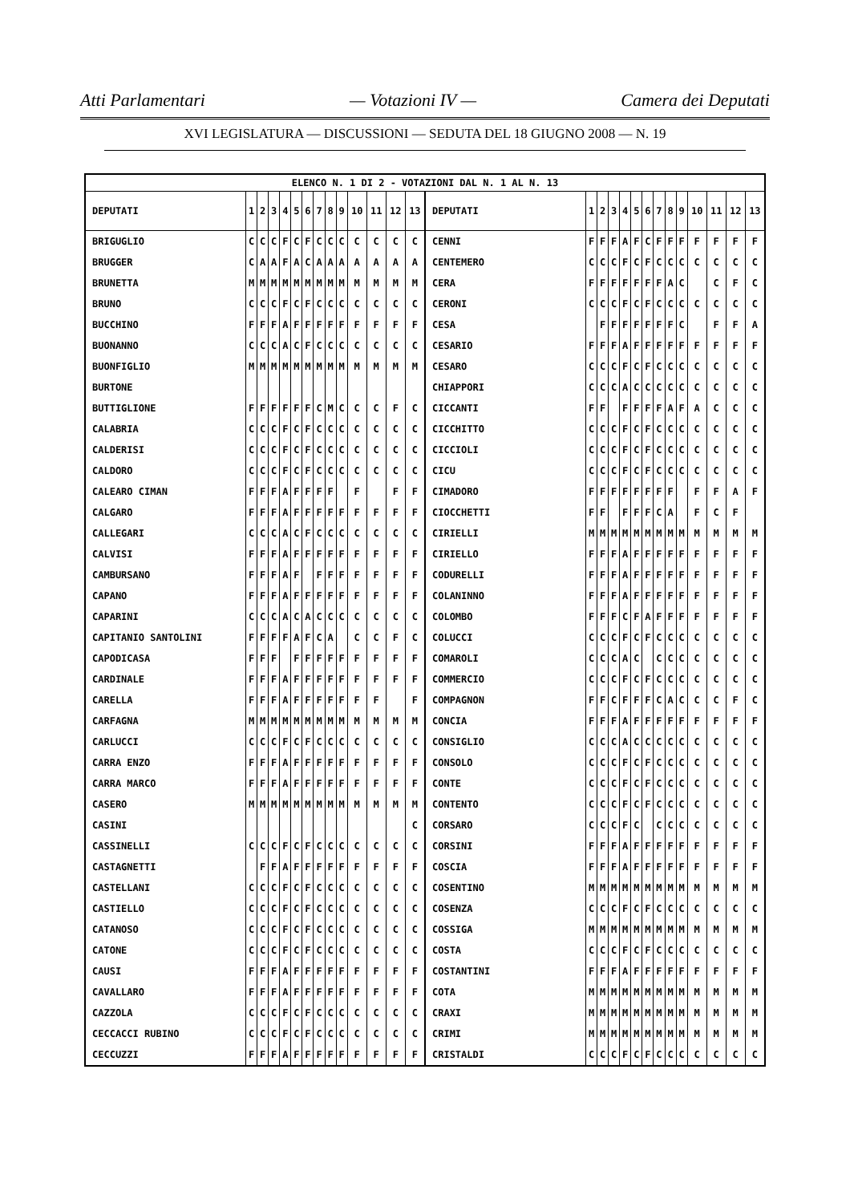Atti Parlamentari — Votazioni IV — Camera dei Deputati
XVI LEGISLATURA — DISCUSSIONI — SEDUTA DEL 18 GIUGNO 2008 — N. 19
| ELENCO N. 1 DI 2 - VOTAZIONI DAL N. 1 AL N. 13 | | | | | | | | | | | | | | | | | | | | | | | | | | | |
| DEPUTATI | 1 | 2 | 3 | 4 | 5 | 6 | 7 | 8 | 9 | 10 | 11 | 12 | 13 | DEPUTATI | 1 | 2 | 3 | 4 | 5 | 6 | 7 | 8 | 9 | 10 | 11 | 12 | 13 |
| BRIGUGLIO | C | C | C | F | C | F | C | C | C | C | C | C | C | CENNI | F | F | F | A | F | C | F | F | F | F | F | F | F |
| BRUGGER | C | A | A | F | A | C | A | A | A | A | A | A | A | CENTEMERO | C | C | C | F | C | F | C | C | C | C | C | C | C |
| BRUNETTA | M | M | M | M | M | M | M | M | M | M | M | M | M | CERA | F | F | F | F | F | F | F | A | C | | C | F | C |
| BRUNO | C | C | C | F | C | F | C | C | C | C | C | C | C | CERONI | C | C | C | F | C | F | C | C | C | C | C | C | C |
| BUCCHINO | F | F | F | A | F | F | F | F | F | F | F | F | F | CESA | | F | F | F | F | F | F | F | C | | F | F | A |
| BUONANNO | C | C | C | A | C | F | C | C | C | C | C | C | C | CESARIO | F | F | F | A | F | F | F | F | F | F | F | F | F |
| BUONFIGLIO | M | M | M | M | M | M | M | M | M | M | M | M | M | CESARO | C | C | C | F | C | F | C | C | C | C | C | C | C |
| BURTONE | | | | | | | | | | | | | | CHIAPPORI | C | C | C | A | C | C | C | C | C | C | C | C | C |
| BUTTIGLIONE | F | F | F | F | F | F | C | M | C | C | C | F | C | CICCANTI | F | F | | F | F | F | F | A | F | A | C | C | C |
| CALABRIA | C | C | C | F | C | F | C | C | C | C | C | C | C | CICCHITTO | C | C | C | F | C | F | C | C | C | C | C | C | C |
| CALDERISI | C | C | C | F | C | F | C | C | C | C | C | C | C | CICCIOLI | C | C | C | F | C | F | C | C | C | C | C | C | C |
| CALDORO | C | C | C | F | C | F | C | C | C | C | C | C | C | CICU | C | C | C | F | C | F | C | C | C | C | C | C | C |
| CALEARO CIMAN | F | F | F | A | F | F | F | F | | F | | F | F | CIMADORO | F | F | F | F | F | F | F | F | | F | F | A | F |
| CALGARO | F | F | F | A | F | F | F | F | F | F | F | F | F | CIOCCHETTI | F | F | | F | F | F | C | A | | F | C | F | |
| CALLEGARI | C | C | C | A | C | F | C | C | C | C | C | C | C | CIRIELLI | M | M | M | M | M | M | M | M | M | M | M | M | M |
| CALVISI | F | F | F | A | F | F | F | F | F | F | F | F | F | CIRIELLO | F | F | F | A | F | F | F | F | F | F | F | F | F |
| CAMBURSANO | F | F | F | A | F | | F | F | F | F | F | F | F | CODURELLI | F | F | F | A | F | F | F | F | F | F | F | F | F |
| CAPANO | F | F | F | A | F | F | F | F | F | F | F | F | F | COLANINNO | F | F | F | A | F | F | F | F | F | F | F | F | F |
| CAPARINI | C | C | C | A | C | A | C | C | C | C | C | C | C | COLOMBO | F | F | F | C | F | A | F | F | F | F | F | F | F |
| CAPITANIO SANTOLINI | F | F | F | F | A | F | C | A | | C | C | F | C | COLUCCI | C | C | C | F | C | F | C | C | C | C | C | C | C |
| CAPODICASA | F | F | F | | F | F | F | F | F | F | F | F | F | COMAROLI | C | C | C | A | C | | C | C | C | C | C | C | C |
| CARDINALE | F | F | F | A | F | F | F | F | F | F | F | F | F | COMMERCIO | C | C | C | F | C | F | C | C | C | C | C | C | C |
| CARELLA | F | F | F | A | F | F | F | F | F | F | F | | F | COMPAGNON | F | F | C | F | F | F | C | A | C | C | C | F | C |
| CARFAGNA | M | M | M | M | M | M | M | M | M | M | M | M | M | CONCIA | F | F | F | A | F | F | F | F | F | F | F | F | F |
| CARLUCCI | C | C | C | F | C | F | C | C | C | C | C | C | C | CONSIGLIO | C | C | C | A | C | C | C | C | C | C | C | C | C |
| CARRA ENZO | F | F | F | A | F | F | F | F | F | F | F | F | F | CONSOLO | C | C | C | F | C | F | C | C | C | C | C | C | C |
| CARRA MARCO | F | F | F | A | F | F | F | F | F | F | F | F | F | CONTE | C | C | C | F | C | F | C | C | C | C | C | C | C |
| CASERO | M | M | M | M | M | M | M | M | M | M | M | M | M | CONTENTO | C | C | C | F | C | F | C | C | C | C | C | C | C |
| CASINI | | | | | | | | | | | | | C | CORSARO | C | C | C | F | C | | C | C | C | C | C | C | C |
| CASSINELLI | C | C | C | F | C | F | C | C | C | C | C | C | C | CORSINI | F | F | F | A | F | F | F | F | F | F | F | F | F |
| CASTAGNETTI | | F | F | A | F | F | F | F | F | F | F | F | F | COSCIA | F | F | F | A | F | F | F | F | F | F | F | F | F |
| CASTELLANI | C | C | C | F | C | F | C | C | C | C | C | C | C | COSENTINO | M | M | M | M | M | M | M | M | M | M | M | M | M |
| CASTIELLO | C | C | C | F | C | F | C | C | C | C | C | C | C | COSENZA | C | C | C | F | C | F | C | C | C | C | C | C | C |
| CATANOSO | C | C | C | F | C | F | C | C | C | C | C | C | C | COSSIGA | M | M | M | M | M | M | M | M | M | M | M | M | M |
| CATONE | C | C | C | F | C | F | C | C | C | C | C | C | C | COSTA | C | C | C | F | C | F | C | C | C | C | C | C | C |
| CAUSI | F | F | F | A | F | F | F | F | F | F | F | F | F | COSTANTINI | F | F | F | A | F | F | F | F | F | F | F | F | F |
| CAVALLARO | F | F | F | A | F | F | F | F | F | F | F | F | F | COTA | M | M | M | M | M | M | M | M | M | M | M | M | M |
| CAZZOLA | C | C | C | F | C | F | C | C | C | C | C | C | C | CRAXI | M | M | M | M | M | M | M | M | M | M | M | M | M |
| CECCACCI RUBINO | C | C | C | F | C | F | C | C | C | C | C | C | C | CRIMI | M | M | M | M | M | M | M | M | M | M | M | M | M |
| CECCUZZI | F | F | F | A | F | F | F | F | F | F | F | F | F | CRISTALDI | C | C | C | F | C | F | C | C | C | C | C | C | C |